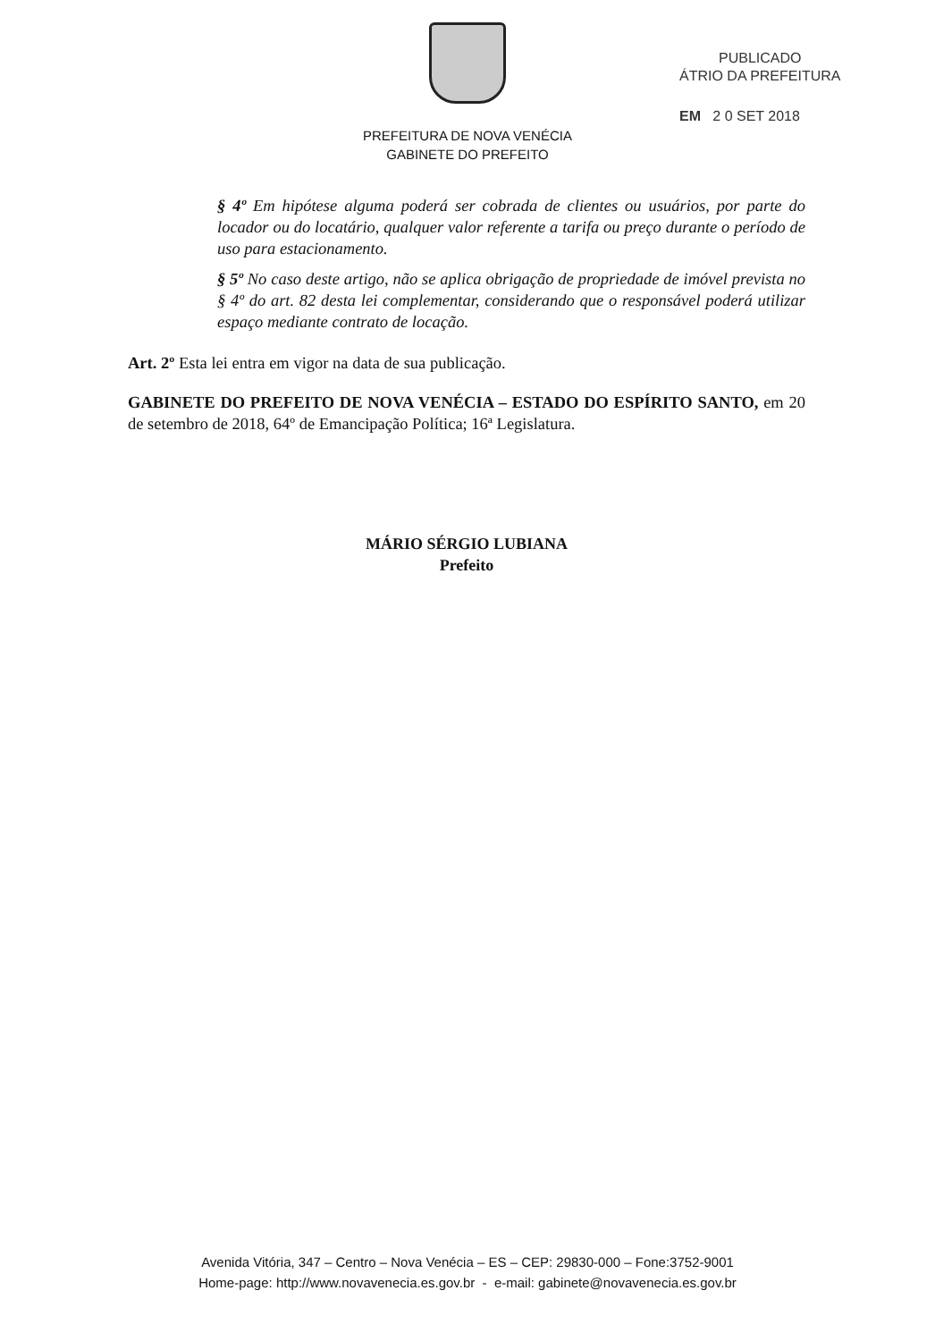PREFEITURA DE NOVA VENÉCIA
GABINETE DO PREFEITO
PUBLICADO
ÁTRIO DA PREFEITURA
EM 2 0 SET 2018
§ 4º Em hipótese alguma poderá ser cobrada de clientes ou usuários, por parte do locador ou do locatário, qualquer valor referente a tarifa ou preço durante o período de uso para estacionamento.
§ 5º No caso deste artigo, não se aplica obrigação de propriedade de imóvel prevista no § 4º do art. 82 desta lei complementar, considerando que o responsável poderá utilizar espaço mediante contrato de locação.
Art. 2º Esta lei entra em vigor na data de sua publicação.
GABINETE DO PREFEITO DE NOVA VENÉCIA – ESTADO DO ESPÍRITO SANTO, em 20 de setembro de 2018, 64º de Emancipação Política; 16ª Legislatura.
MÁRIO SÉRGIO LUBIANA
Prefeito
Avenida Vitória, 347 – Centro – Nova Venécia – ES – CEP: 29830-000 – Fone:3752-9001
Home-page: http://www.novavenecia.es.gov.br - e-mail: gabinete@novavenecia.es.gov.br